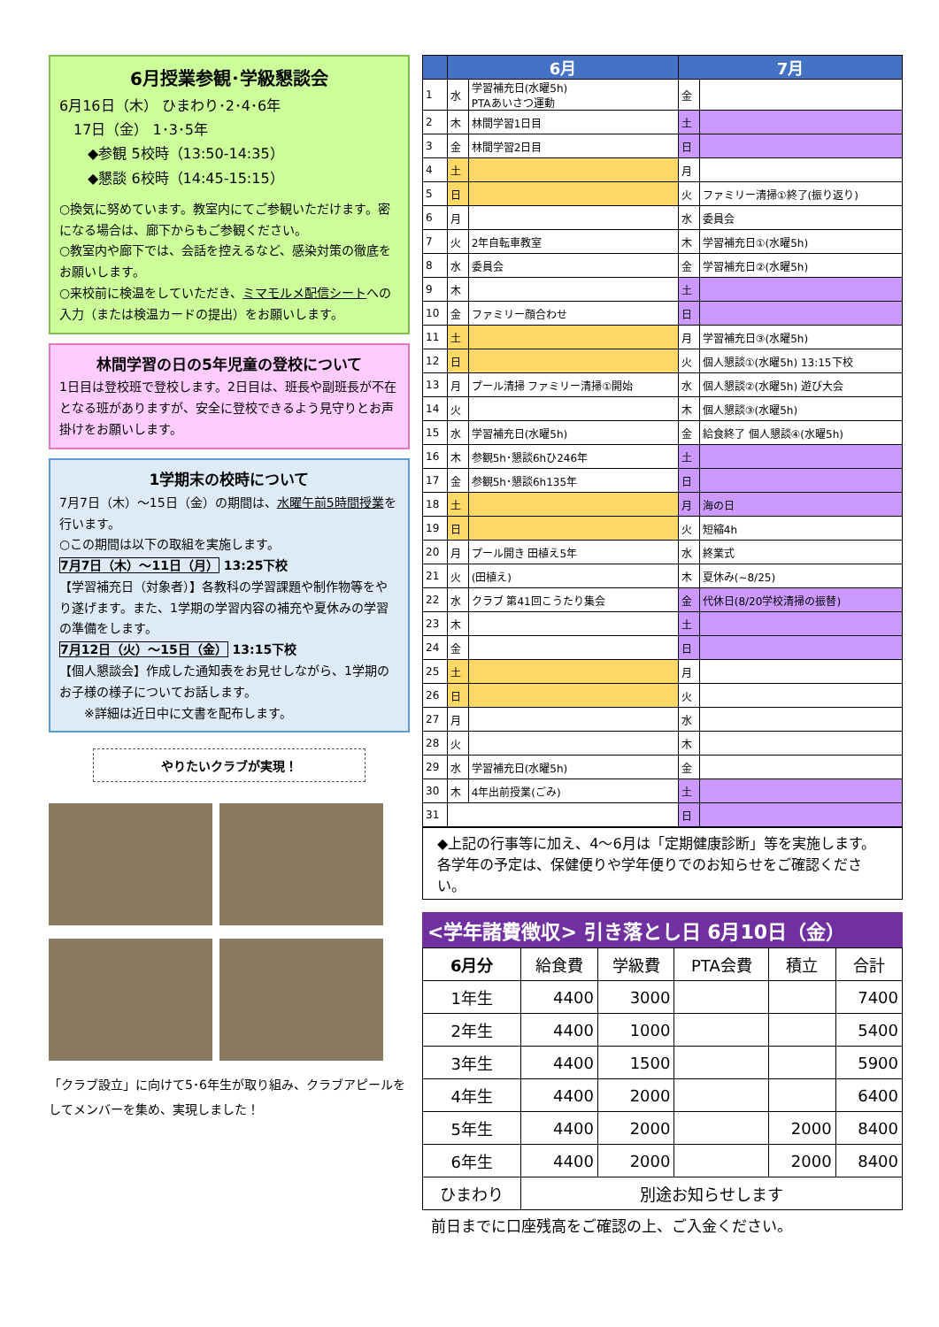6月授業参観･学級懇談会
6月16日（木） ひまわり･2･4･6年
　17日（金） 1･3･5年
　　◆参観 5校時（13:50-14:35）
　　◆懇談 6校時（14:45-15:15）
○換気に努めています。教室内にてご参観いただけます。密になる場合は、廊下からもご参観ください。
○教室内や廊下では、会話を控えるなど、感染対策の徹底をお願いします。
○来校前に検温をしていただき、ミマモルメ配信シートへの入力（または検温カードの提出）をお願いします。
林間学習の日の5年児童の登校について
1日目は登校班で登校します。2日目は、班長や副班長が不在となる班がありますが、安全に登校できるよう見守りとお声掛けをお願いします。
1学期末の校時について
7月7日（木）～15日（金）の期間は、水曜午前5時間授業を行います。
○この期間は以下の取組を実施します。
7月7日（木）～11日（月） 13:25下校
【学習補充日（対象者）】各教科の学習課題や制作物等をやり遂げます。また、1学期の学習内容の補充や夏休みの学習の準備をします。
7月12日（火）～15日（金） 13:15下校
【個人懇談会】作成した通知表をお見せしながら、1学期のお子様の様子についてお話します。
　　※詳細は近日中に文書を配布します。
やりたいクラブが実現！
「クラブ設立」に向けて5･6年生が取り組み、クラブアピールをしてメンバーを集め、実現しました！
| | 6月 | | 7月 | |
| --- | --- | --- | --- | --- |
| 1 | 水 | 学習補充日(水曜5h) PTAあいさつ運動 | 金 | |
| 2 | 木 | 林間学習1日目 | 土 | |
| 3 | 金 | 林間学習2日目 | 日 | |
| 4 | 土 | | 月 | |
| 5 | 日 | | 火 | ファミリー清掃①終了(振り返り) |
| 6 | 月 | | 水 | 委員会 |
| 7 | 火 | 2年自転車教室 | 木 | 学習補充日①(水曜5h) |
| 8 | 水 | 委員会 | 金 | 学習補充日②(水曜5h) |
| 9 | 木 | | 土 | |
| 10 | 金 | ファミリー顔合わせ | 日 | |
| 11 | 土 | | 月 | 学習補充日③(水曜5h) |
| 12 | 日 | | 火 | 個人懇談①(水曜5h) 13:15下校 |
| 13 | 月 | プール清掃 ファミリー清掃①開始 | 水 | 個人懇談②(水曜5h) 遊び大会 |
| 14 | 火 | | 木 | 個人懇談③(水曜5h) |
| 15 | 水 | 学習補充日(水曜5h) | 金 | 給食終了 個人懇談④(水曜5h) |
| 16 | 木 | 参観5h･懇談6hひ246年 | 土 | |
| 17 | 金 | 参観5h･懇談6h135年 | 日 | |
| 18 | 土 | | 月 | 海の日 |
| 19 | 日 | | 火 | 短縮4h |
| 20 | 月 | プール開き 田植え5年 | 水 | 終業式 |
| 21 | 火 | (田植え) | 木 | 夏休み(~8/25) |
| 22 | 水 | クラブ 第41回こうたり集会 | 金 | 代休日(8/20学校清掃の振替) |
| 23 | 木 | | 土 | |
| 24 | 金 | | 日 | |
| 25 | 土 | | 月 | |
| 26 | 日 | | 火 | |
| 27 | 月 | | 水 | |
| 28 | 火 | | 木 | |
| 29 | 水 | 学習補充日(水曜5h) | 金 | |
| 30 | 木 | 4年出前授業(ごみ) | 土 | |
| 31 | | | 日 | |
◆上記の行事等に加え、4～6月は「定期健康診断」等を実施します。 各学年の予定は、保健便りや学年便りでのお知らせをご確認ください。
<学年諸費徴収> 引き落とし日 6月10日（金）
| 6月分 | 給食費 | 学級費 | PTA会費 | 積立 | 合計 |
| --- | --- | --- | --- | --- | --- |
| 1年生 | 4400 | 3000 | | | 7400 |
| 2年生 | 4400 | 1000 | | | 5400 |
| 3年生 | 4400 | 1500 | | | 5900 |
| 4年生 | 4400 | 2000 | | | 6400 |
| 5年生 | 4400 | 2000 | | 2000 | 8400 |
| 6年生 | 4400 | 2000 | | 2000 | 8400 |
| ひまわり | 別途お知らせします | | | | |
前日までに口座残高をご確認の上、ご入金ください。